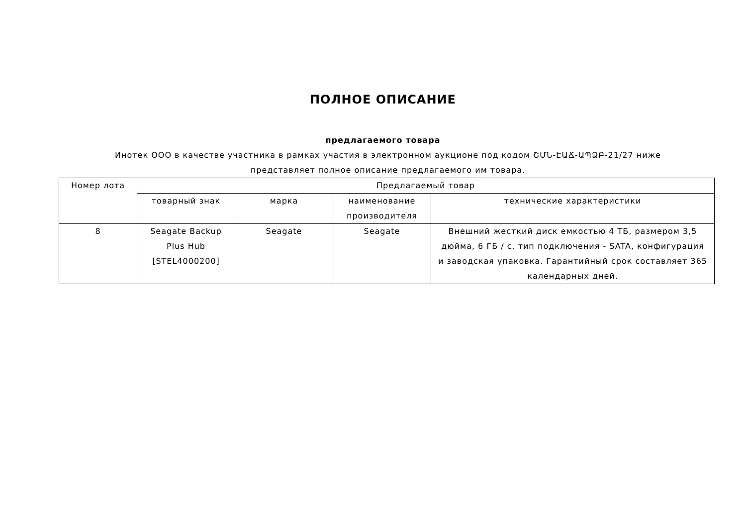ПОЛНОЕ ОПИСАНИЕ
предлагаемого товара
Инотек ООО в качестве участника в рамках участия в электронном аукционе под кодом ՇՄՆ-ԷԱՃ-ԱՊՁԲ-21/27 ниже представляет полное описание предлагаемого им товара.
| Номер лота | Предлагаемый товар | | | |
| --- | --- | --- | --- | --- |
| | товарный знак | марка | наименование производителя | технические характеристики |
| 8 | Seagate Backup Plus Hub [STEL4000200] | Seagate | Seagate | Внешний жесткий диск емкостью 4 ТБ, размером 3,5 дюйма, 6 ГБ / с, тип подключения - SATA, конфигурация и заводская упаковка. Гарантийный срок составляет 365 календарных дней. |